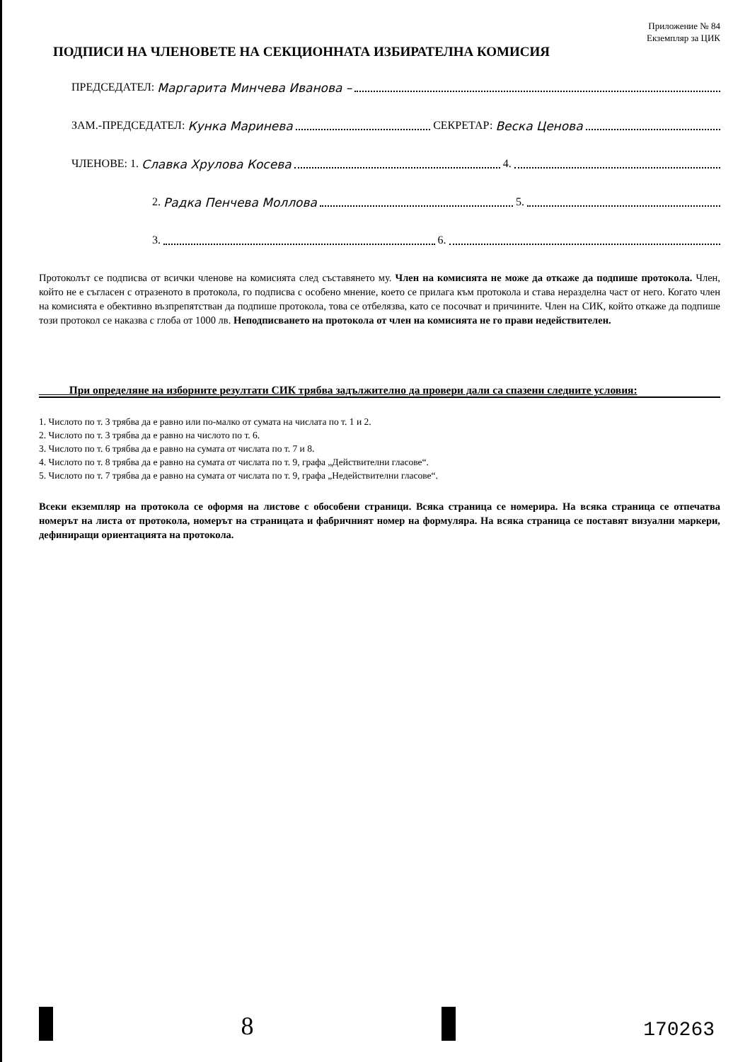Приложение № 84
Екземпляр за ЦИК
ПОДПИСИ НА ЧЛЕНОВЕТЕ НА СЕКЦИОННАТА ИЗБИРАТЕЛНА КОМИСИЯ
ПРЕДСЕДАТЕЛ: Маргарита Минчева Иванова –
ЗАМ.-ПРЕДСЕДАТЕЛ: Кунка Маринева СЕКРЕТАР: Веска Ценова
ЧЛЕНОВЕ: 1. Славка Хрулова Косева 4.
2. Радка Пенчева Моллова 5.
3. 6.
Протоколът се подписва от всички членове на комисията след съставянето му. Член на комисията не може да откаже да подпише протокола. Член, който не е съгласен с отразеното в протокола, го подписва с особено мнение, което се прилага към протокола и става неразделна част от него. Когато член на комисията е обективно възпрепятстван да подпише протокола, това се отбелязва, като се посочват и причините. Член на СИК, който откаже да подпише този протокол се наказва с глоба от 1000 лв. Неподписването на протокола от член на комисията не го прави недействителен.
При определяне на изборните резултати СИК трябва задължително да провери дали са спазени следните условия:
1. Числото по т. 3 трябва да е равно или по-малко от сумата на числата по т. 1 и 2.
2. Числото по т. 3 трябва да е равно на числото по т. 6.
3. Числото по т. 6 трябва да е равно на сумата от числата по т. 7 и 8.
4. Числото по т. 8 трябва да е равно на сумата от числата по т. 9, графа „Действителни гласове“.
5. Числото по т. 7 трябва да е равно на сумата от числата по т. 9, графа „Недействителни гласове“.
Всеки екземпляр на протокола се оформя на листове с обособени страници. Всяка страница се номерира. На всяка страница се отпечатва номерът на листа от протокола, номерът на страницата и фабричният номер на формуляра. На всяка страница се поставят визуални маркери, дефиниращи ориентацията на протокола.
8
170263